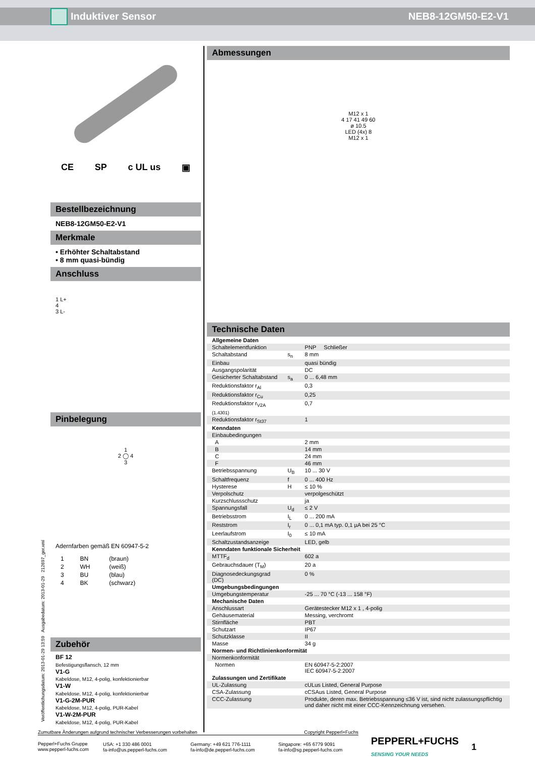Induktiver Sensor NEB8-12GM50-E2-V1
CE SP c UL us ▣
Bestellbezeichnung
NEB8-12GM50-E2-V1
Merkmale
• Erhöhter Schaltabstand
• 8 mm quasi-bündig
Anschluss
1 L+
4
3 L-
Pinbelegung
1
2 ◯ 4
3
Adernfarben gemäß EN 60947-5-2
| 1 | BN | (braun) |
| 2 | WH | (weiß) |
| 3 | BU | (blau) |
| 4 | BK | (schwarz) |
Zubehör
BF 12
Befestigungsflansch, 12 mm
V1-G
Kabeldose, M12, 4-polig, konfektionierbar
V1-W
Kabeldose, M12, 4-polig, konfektionierbar
V1-G-2M-PUR
Kabeldose, M12, 4-polig, PUR-Kabel
V1-W-2M-PUR
Kabeldose, M12, 4-polig, PUR-Kabel
Abmessungen
M12 x 1
4 17 41 49 60
ø 10.5
LED (4x) 8
M12 x 1
Technische Daten
| Allgemeine Daten | | |
| Schaltelementfunktion | | PNP Schließer |
| Schaltabstand | s<sub>n</sub> | 8 mm |
| Einbau | | quasi bündig |
| Ausgangspolarität | | DC |
| Gesicherter Schaltabstand | s<sub>a</sub> | 0 ... 6,48 mm |
| Reduktionsfaktor r<sub>Al</sub> | | 0,3 |
| Reduktionsfaktor r<sub>Cu</sub> | | 0,25 |
| Reduktionsfaktor r<sub>V2A (1.4301)</sub> | | 0,7 |
| Reduktionsfaktor r<sub>St37</sub> | | 1 |
| Kenndaten | | |
| Einbaubedingungen | | |
| A | | 2 mm |
| B | | 14 mm |
| C | | 24 mm |
| F | | 46 mm |
| Betriebsspannung | U<sub>B</sub> | 10 ... 30 V |
| Schaltfrequenz | f | 0 ... 400 Hz |
| Hysterese | H | ≤ 10 % |
| Verpolschutz | | verpolgeschützt |
| Kurzschlussschutz | | ja |
| Spannungsfall | U<sub>d</sub> | ≤ 2 V |
| Betriebsstrom | I<sub>L</sub> | 0 ... 200 mA |
| Reststrom | I<sub>r</sub> | 0 ... 0,1 mA typ. 0,1 µA bei 25 °C |
| Leerlaufstrom | I<sub>0</sub> | ≤ 10 mA |
| Schaltzustandsanzeige | | LED, gelb |
| Kenndaten funktionale Sicherheit | | |
| MTTF<sub>d</sub> | | 602 a |
| Gebrauchsdauer (T<sub>M</sub>) | | 20 a |
| Diagnosedeckungsgrad (DC) | | 0 % |
| Umgebungsbedingungen | | |
| Umgebungstemperatur | | -25 ... 70 °C (-13 ... 158 °F) |
| Mechanische Daten | | |
| Anschlussart | | Gerätestecker M12 x 1 , 4-polig |
| Gehäusematerial | | Messing, verchromt |
| Stirnfläche | | PBT |
| Schutzart | | IP67 |
| Schutzklasse | | II |
| Masse | | 34 g |
| Normen- und Richtlinienkonformität | | |
| Normenkonformität | | |
| Normen | | EN 60947-5-2:2007 IEC 60947-5-2:2007 |
| Zulassungen und Zertifikate | | |
| UL-Zulassung | | cULus Listed, General Purpose |
| CSA-Zulassung | | cCSAus Listed, General Purpose |
| CCC-Zulassung | | Produkte, deren max. Betriebsspannung ≤36 V ist, sind nicht zulassungspflichtig und daher nicht mit einer CCC-Kennzeichnung versehen. |
Veröffentlichungsdatum: 2013-01-29 13:59 Ausgabedatum: 2013-01-29 212697_ger.xml
Zumutbare Änderungen aufgrund technischer Verbesserungen vorbehalten Copyright Pepperl+Fuchs
| Pepperl+Fuchs Gruppe www.pepperl-fuchs.com | USA: +1 330 486 0001 fa-info@us.pepperl-fuchs.com | Germany: +49 621 776-1111 fa-info@de.pepperl-fuchs.com | Singapore: +65 6779 9091 fa-info@sg.pepperl-fuchs.com |
PEPPERL+FUCHS
SENSING YOUR NEEDS
1